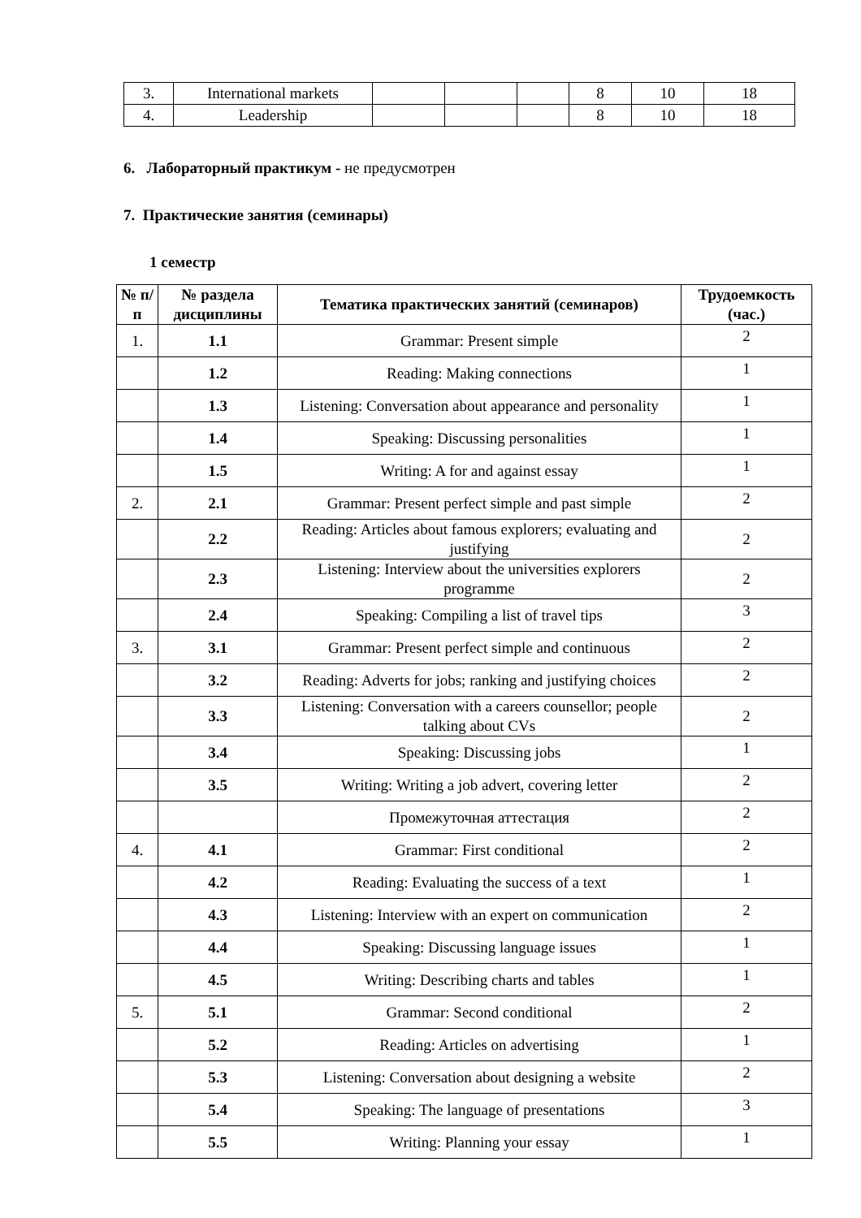| 3. | International markets | | | | 8 | 10 | 18 |
| 4. | Leadership | | | | 8 | 10 | 18 |
6. Лабораторный практикум - не предусмотрен
7. Практические занятия (семинары)
1 семестр
| № п/п | № раздела дисциплины | Тематика практических занятий (семинаров) | Трудоемкость (час.) |
| --- | --- | --- | --- |
| 1. | 1.1 | Grammar: Present simple | 2 |
| | 1.2 | Reading: Making connections | 1 |
| | 1.3 | Listening: Conversation about appearance and personality | 1 |
| | 1.4 | Speaking: Discussing personalities | 1 |
| | 1.5 | Writing: A for and against essay | 1 |
| 2. | 2.1 | Grammar: Present perfect simple and past simple | 2 |
| | 2.2 | Reading: Articles about famous explorers; evaluating and justifying | 2 |
| | 2.3 | Listening: Interview about the universities explorers programme | 2 |
| | 2.4 | Speaking: Compiling a list of travel tips | 3 |
| 3. | 3.1 | Grammar: Present perfect simple and continuous | 2 |
| | 3.2 | Reading: Adverts for jobs; ranking and justifying choices | 2 |
| | 3.3 | Listening: Conversation with a careers counsellor; people talking about CVs | 2 |
| | 3.4 | Speaking: Discussing jobs | 1 |
| | 3.5 | Writing: Writing a job advert, covering letter | 2 |
| | | Промежуточная аттестация | 2 |
| 4. | 4.1 | Grammar: First conditional | 2 |
| | 4.2 | Reading: Evaluating the success of a text | 1 |
| | 4.3 | Listening: Interview with an expert on communication | 2 |
| | 4.4 | Speaking: Discussing language issues | 1 |
| | 4.5 | Writing: Describing charts and tables | 1 |
| 5. | 5.1 | Grammar: Second conditional | 2 |
| | 5.2 | Reading: Articles on advertising | 1 |
| | 5.3 | Listening: Conversation about designing a website | 2 |
| | 5.4 | Speaking: The language of presentations | 3 |
| | 5.5 | Writing: Planning your essay | 1 |